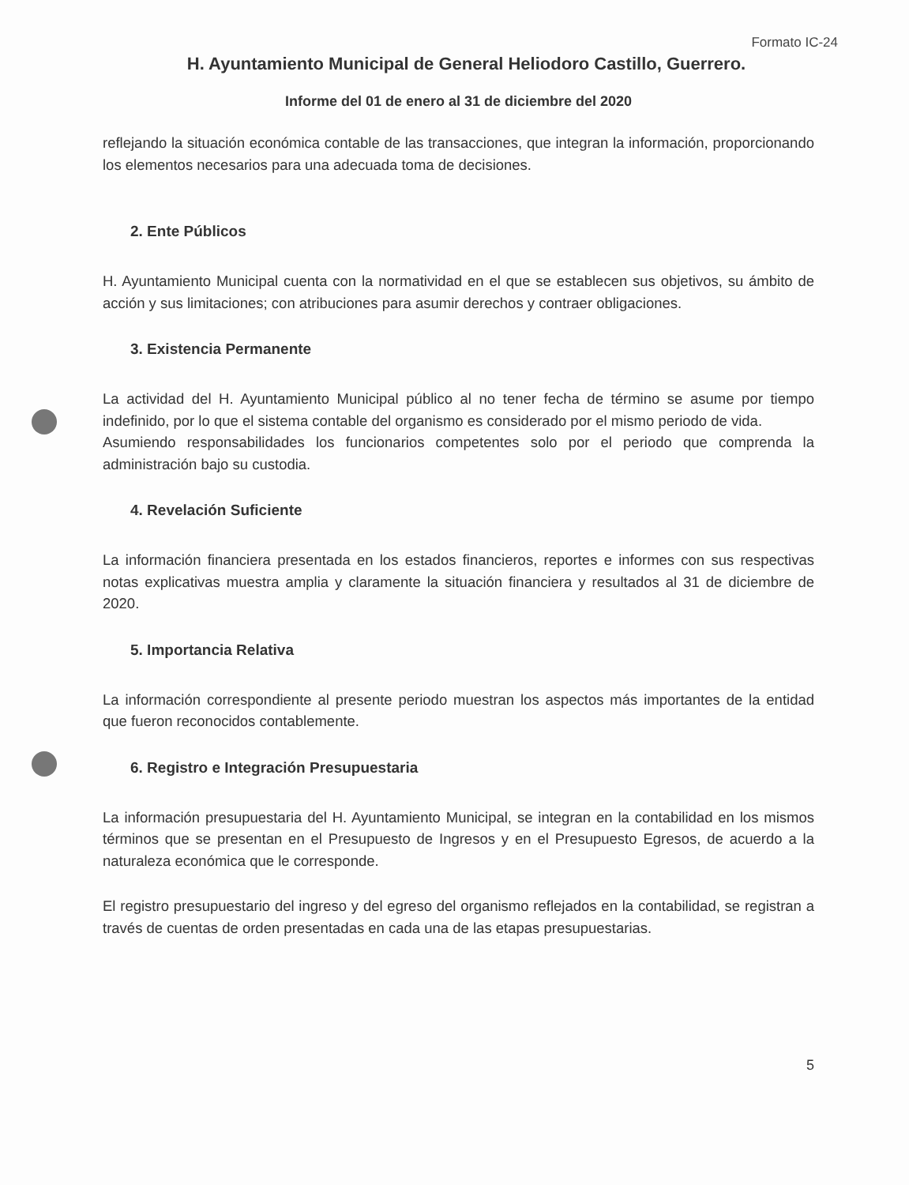Formato IC-24
H. Ayuntamiento Municipal de General Heliodoro Castillo, Guerrero.
Informe del 01 de enero al 31 de diciembre del 2020
reflejando la situación económica contable de las transacciones, que integran la información, proporcionando los elementos necesarios para una adecuada toma de decisiones.
2. Ente Públicos
H. Ayuntamiento Municipal cuenta con la normatividad en el que se establecen sus objetivos, su ámbito de acción y sus limitaciones; con atribuciones para asumir derechos y contraer obligaciones.
3. Existencia Permanente
La actividad del H. Ayuntamiento Municipal público al no tener fecha de término se asume por tiempo indefinido, por lo que el sistema contable del organismo es considerado por el mismo periodo de vida.
Asumiendo responsabilidades los funcionarios competentes solo por el periodo que comprenda la administración bajo su custodia.
4. Revelación Suficiente
La información financiera presentada en los estados financieros, reportes e informes con sus respectivas notas explicativas muestra amplia y claramente la situación financiera y resultados al 31 de diciembre de 2020.
5. Importancia Relativa
La información correspondiente al presente periodo muestran los aspectos más importantes de la entidad que fueron reconocidos contablemente.
6. Registro e Integración Presupuestaria
La información presupuestaria del H. Ayuntamiento Municipal, se integran en la contabilidad en los mismos términos que se presentan en el Presupuesto de Ingresos y en el Presupuesto Egresos, de acuerdo a la naturaleza económica que le corresponde.
El registro presupuestario del ingreso y del egreso del organismo reflejados en la contabilidad, se registran a través de cuentas de orden presentadas en cada una de las etapas presupuestarias.
5